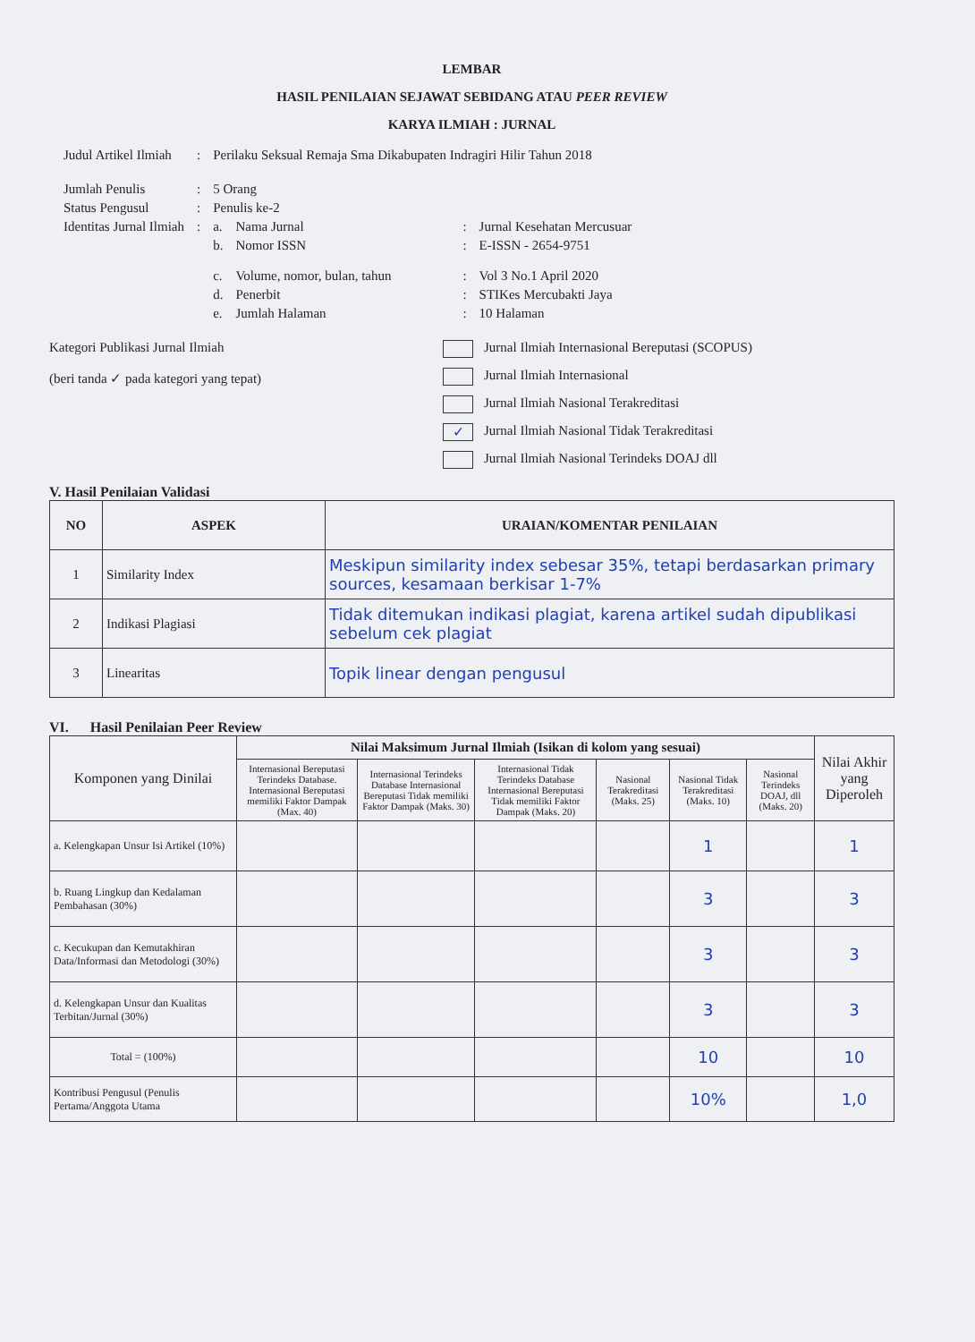LEMBAR
HASIL PENILAIAN SEJAWAT SEBIDANG ATAU PEER REVIEW
KARYA ILMIAH : JURNAL
| Judul Artikel Ilmiah | : | Perilaku Seksual Remaja Sma Dikabupaten Indragiri Hilir Tahun 2018 | | | |
| Jumlah Penulis | : | 5 Orang | | | |
| Status Pengusul | : | Penulis ke-2 | | | |
| Identitas Jurnal Ilmiah | : | a. | Nama Jurnal | : | Jurnal Kesehatan Mercusuar |
| | | b. | Nomor ISSN | : | E-ISSN - 2654-9751 |
| | | c. | Volume, nomor, bulan, tahun | : | Vol 3 No.1 April 2020 |
| | | d. | Penerbit | : | STIKes Mercubakti Jaya |
| | | e. | Jumlah Halaman | : | 10 Halaman |
Kategori Publikasi Jurnal Ilmiah
(beri tanda ✓ pada kategori yang tepat)
Jurnal Ilmiah Internasional Bereputasi (SCOPUS)
Jurnal Ilmiah Internasional
Jurnal Ilmiah Nasional Terakreditasi
✓ Jurnal Ilmiah Nasional Tidak Terakreditasi
Jurnal Ilmiah Nasional Terindeks DOAJ dll
V. Hasil Penilaian Validasi
| NO | ASPEK | URAIAN/KOMENTAR PENILAIAN |
| --- | --- | --- |
| 1 | Similarity Index | Meskipun similarity index sebesar 35%, tetapi berdasarkan primary sources, kesamaan berkisar 1-7% |
| 2 | Indikasi Plagiasi | Tidak ditemukan indikasi plagiat, karena artikel sudah dipublikasi sebelum cek plagiat |
| 3 | Linearitas | Topik linear dengan pengusul |
VI. Hasil Penilaian Peer Review
| Komponen yang Dinilai | Nilai Maksimum Jurnal Ilmiah (Isikan di kolom yang sesuai) | | | | | | Nilai Akhir yang Diperoleh |
| | Internasional Bereputasi Terindeks Database. Internasional Bereputasi memiliki Faktor Dampak (Max. 40) | Internasional Terindeks Database Internasional Bereputasi Tidak memiliki Faktor Dampak (Maks. 30) | Internasional Tidak Terindeks Database Internasional Bereputasi Tidak memiliki Faktor Dampak (Maks. 20) | Nasional Terakreditasi (Maks. 25) | Nasional Tidak Terakreditasi (Maks. 10) | Nasional Terindeks DOAJ, dll (Maks. 20) | |
| a. Kelengkapan Unsur Isi Artikel (10%) | | | | | 1 | | 1 |
| b. Ruang Lingkup dan Kedalaman Pembahasan (30%) | | | | | 3 | | 3 |
| c. Kecukupan dan Kemutakhiran Data/Informasi dan Metodologi (30%) | | | | | 3 | | 3 |
| d. Kelengkapan Unsur dan Kualitas Terbitan/Jurnal (30%) | | | | | 3 | | 3 |
| Total = (100%) | | | | | 10 | | 10 |
| Kontribusi Pengusul (Penulis Pertama/Anggota Utama | | | | | 10% | | 1,0 |